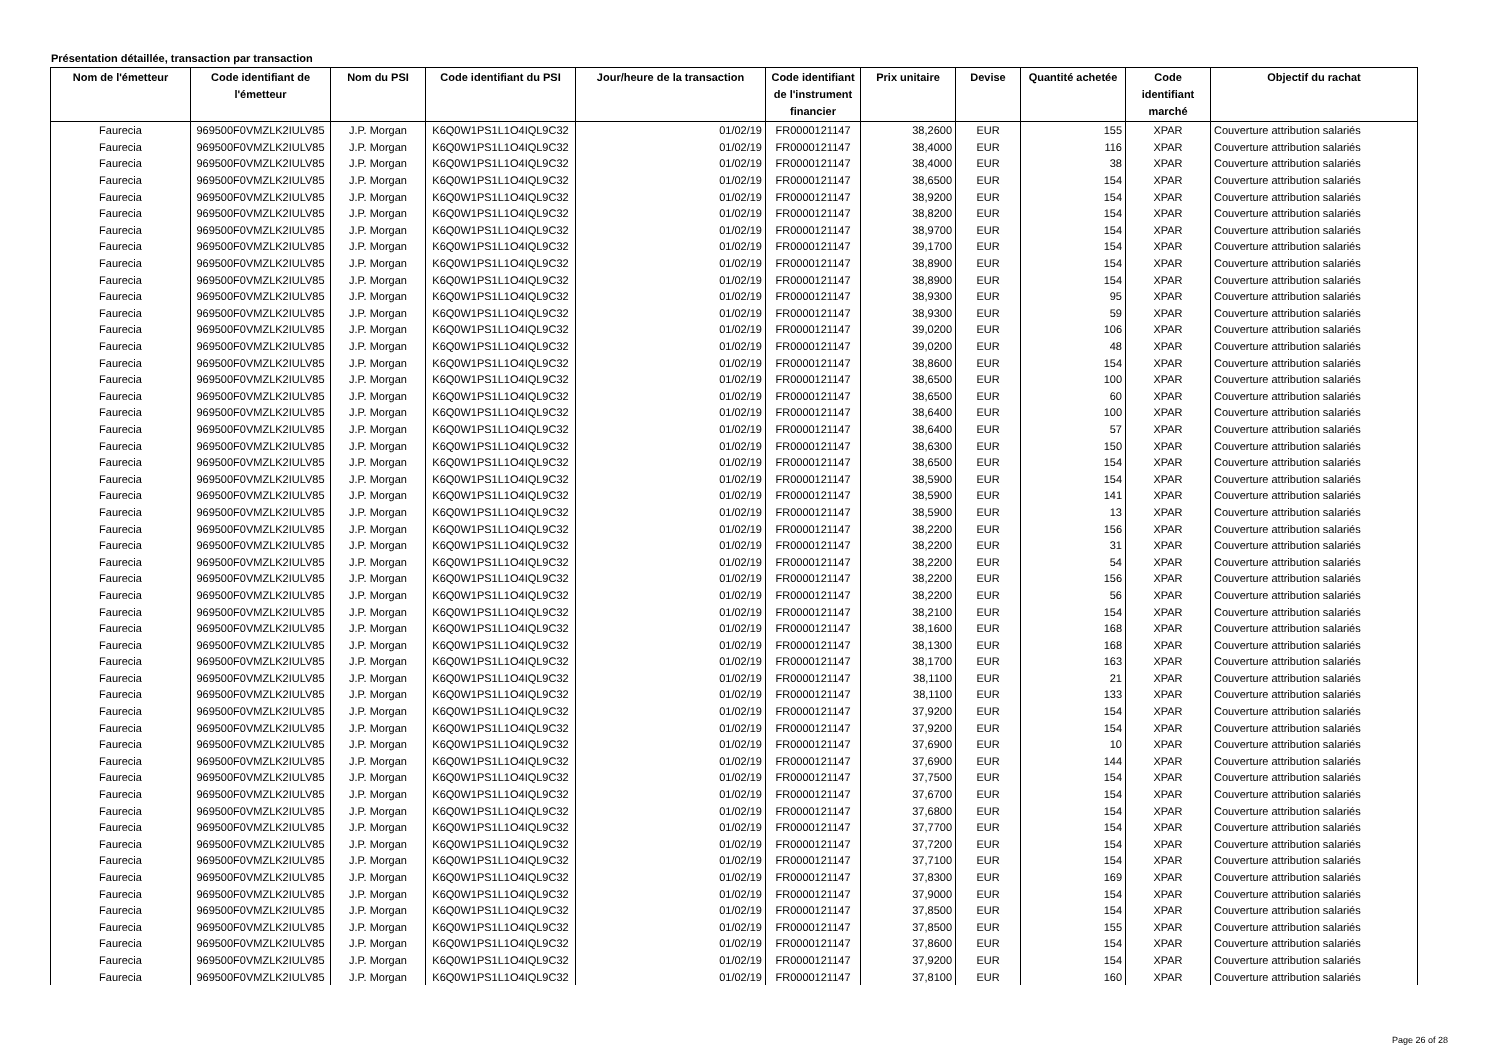Présentation détaillée, transaction par transaction
| Nom de l'émetteur | Code identifiant de l'émetteur | Nom du PSI | Code identifiant du PSI | Jour/heure de la transaction | Code identifiant de l'instrument financier | Prix unitaire | Devise | Quantité achetée | Code identifiant marché | Objectif du rachat |
| --- | --- | --- | --- | --- | --- | --- | --- | --- | --- | --- |
| Faurecia | 969500F0VMZLK2IULV85 | J.P. Morgan | K6Q0W1PS1L1O4IQL9C32 | 01/02/19 | FR0000121147 | 38,2600 | EUR | 155 | XPAR | Couverture attribution salariés |
| Faurecia | 969500F0VMZLK2IULV85 | J.P. Morgan | K6Q0W1PS1L1O4IQL9C32 | 01/02/19 | FR0000121147 | 38,4000 | EUR | 116 | XPAR | Couverture attribution salariés |
| Faurecia | 969500F0VMZLK2IULV85 | J.P. Morgan | K6Q0W1PS1L1O4IQL9C32 | 01/02/19 | FR0000121147 | 38,4000 | EUR | 38 | XPAR | Couverture attribution salariés |
| Faurecia | 969500F0VMZLK2IULV85 | J.P. Morgan | K6Q0W1PS1L1O4IQL9C32 | 01/02/19 | FR0000121147 | 38,6500 | EUR | 154 | XPAR | Couverture attribution salariés |
| Faurecia | 969500F0VMZLK2IULV85 | J.P. Morgan | K6Q0W1PS1L1O4IQL9C32 | 01/02/19 | FR0000121147 | 38,9200 | EUR | 154 | XPAR | Couverture attribution salariés |
| Faurecia | 969500F0VMZLK2IULV85 | J.P. Morgan | K6Q0W1PS1L1O4IQL9C32 | 01/02/19 | FR0000121147 | 38,8200 | EUR | 154 | XPAR | Couverture attribution salariés |
| Faurecia | 969500F0VMZLK2IULV85 | J.P. Morgan | K6Q0W1PS1L1O4IQL9C32 | 01/02/19 | FR0000121147 | 38,9700 | EUR | 154 | XPAR | Couverture attribution salariés |
| Faurecia | 969500F0VMZLK2IULV85 | J.P. Morgan | K6Q0W1PS1L1O4IQL9C32 | 01/02/19 | FR0000121147 | 39,1700 | EUR | 154 | XPAR | Couverture attribution salariés |
| Faurecia | 969500F0VMZLK2IULV85 | J.P. Morgan | K6Q0W1PS1L1O4IQL9C32 | 01/02/19 | FR0000121147 | 38,8900 | EUR | 154 | XPAR | Couverture attribution salariés |
| Faurecia | 969500F0VMZLK2IULV85 | J.P. Morgan | K6Q0W1PS1L1O4IQL9C32 | 01/02/19 | FR0000121147 | 38,8900 | EUR | 154 | XPAR | Couverture attribution salariés |
| Faurecia | 969500F0VMZLK2IULV85 | J.P. Morgan | K6Q0W1PS1L1O4IQL9C32 | 01/02/19 | FR0000121147 | 38,9300 | EUR | 95 | XPAR | Couverture attribution salariés |
| Faurecia | 969500F0VMZLK2IULV85 | J.P. Morgan | K6Q0W1PS1L1O4IQL9C32 | 01/02/19 | FR0000121147 | 38,9300 | EUR | 59 | XPAR | Couverture attribution salariés |
| Faurecia | 969500F0VMZLK2IULV85 | J.P. Morgan | K6Q0W1PS1L1O4IQL9C32 | 01/02/19 | FR0000121147 | 39,0200 | EUR | 106 | XPAR | Couverture attribution salariés |
| Faurecia | 969500F0VMZLK2IULV85 | J.P. Morgan | K6Q0W1PS1L1O4IQL9C32 | 01/02/19 | FR0000121147 | 39,0200 | EUR | 48 | XPAR | Couverture attribution salariés |
| Faurecia | 969500F0VMZLK2IULV85 | J.P. Morgan | K6Q0W1PS1L1O4IQL9C32 | 01/02/19 | FR0000121147 | 38,8600 | EUR | 154 | XPAR | Couverture attribution salariés |
| Faurecia | 969500F0VMZLK2IULV85 | J.P. Morgan | K6Q0W1PS1L1O4IQL9C32 | 01/02/19 | FR0000121147 | 38,6500 | EUR | 100 | XPAR | Couverture attribution salariés |
| Faurecia | 969500F0VMZLK2IULV85 | J.P. Morgan | K6Q0W1PS1L1O4IQL9C32 | 01/02/19 | FR0000121147 | 38,6500 | EUR | 60 | XPAR | Couverture attribution salariés |
| Faurecia | 969500F0VMZLK2IULV85 | J.P. Morgan | K6Q0W1PS1L1O4IQL9C32 | 01/02/19 | FR0000121147 | 38,6400 | EUR | 100 | XPAR | Couverture attribution salariés |
| Faurecia | 969500F0VMZLK2IULV85 | J.P. Morgan | K6Q0W1PS1L1O4IQL9C32 | 01/02/19 | FR0000121147 | 38,6400 | EUR | 57 | XPAR | Couverture attribution salariés |
| Faurecia | 969500F0VMZLK2IULV85 | J.P. Morgan | K6Q0W1PS1L1O4IQL9C32 | 01/02/19 | FR0000121147 | 38,6300 | EUR | 150 | XPAR | Couverture attribution salariés |
| Faurecia | 969500F0VMZLK2IULV85 | J.P. Morgan | K6Q0W1PS1L1O4IQL9C32 | 01/02/19 | FR0000121147 | 38,6500 | EUR | 154 | XPAR | Couverture attribution salariés |
| Faurecia | 969500F0VMZLK2IULV85 | J.P. Morgan | K6Q0W1PS1L1O4IQL9C32 | 01/02/19 | FR0000121147 | 38,5900 | EUR | 154 | XPAR | Couverture attribution salariés |
| Faurecia | 969500F0VMZLK2IULV85 | J.P. Morgan | K6Q0W1PS1L1O4IQL9C32 | 01/02/19 | FR0000121147 | 38,5900 | EUR | 141 | XPAR | Couverture attribution salariés |
| Faurecia | 969500F0VMZLK2IULV85 | J.P. Morgan | K6Q0W1PS1L1O4IQL9C32 | 01/02/19 | FR0000121147 | 38,5900 | EUR | 13 | XPAR | Couverture attribution salariés |
| Faurecia | 969500F0VMZLK2IULV85 | J.P. Morgan | K6Q0W1PS1L1O4IQL9C32 | 01/02/19 | FR0000121147 | 38,2200 | EUR | 156 | XPAR | Couverture attribution salariés |
| Faurecia | 969500F0VMZLK2IULV85 | J.P. Morgan | K6Q0W1PS1L1O4IQL9C32 | 01/02/19 | FR0000121147 | 38,2200 | EUR | 31 | XPAR | Couverture attribution salariés |
| Faurecia | 969500F0VMZLK2IULV85 | J.P. Morgan | K6Q0W1PS1L1O4IQL9C32 | 01/02/19 | FR0000121147 | 38,2200 | EUR | 54 | XPAR | Couverture attribution salariés |
| Faurecia | 969500F0VMZLK2IULV85 | J.P. Morgan | K6Q0W1PS1L1O4IQL9C32 | 01/02/19 | FR0000121147 | 38,2200 | EUR | 156 | XPAR | Couverture attribution salariés |
| Faurecia | 969500F0VMZLK2IULV85 | J.P. Morgan | K6Q0W1PS1L1O4IQL9C32 | 01/02/19 | FR0000121147 | 38,2200 | EUR | 56 | XPAR | Couverture attribution salariés |
| Faurecia | 969500F0VMZLK2IULV85 | J.P. Morgan | K6Q0W1PS1L1O4IQL9C32 | 01/02/19 | FR0000121147 | 38,2100 | EUR | 154 | XPAR | Couverture attribution salariés |
| Faurecia | 969500F0VMZLK2IULV85 | J.P. Morgan | K6Q0W1PS1L1O4IQL9C32 | 01/02/19 | FR0000121147 | 38,1600 | EUR | 168 | XPAR | Couverture attribution salariés |
| Faurecia | 969500F0VMZLK2IULV85 | J.P. Morgan | K6Q0W1PS1L1O4IQL9C32 | 01/02/19 | FR0000121147 | 38,1300 | EUR | 168 | XPAR | Couverture attribution salariés |
| Faurecia | 969500F0VMZLK2IULV85 | J.P. Morgan | K6Q0W1PS1L1O4IQL9C32 | 01/02/19 | FR0000121147 | 38,1700 | EUR | 163 | XPAR | Couverture attribution salariés |
| Faurecia | 969500F0VMZLK2IULV85 | J.P. Morgan | K6Q0W1PS1L1O4IQL9C32 | 01/02/19 | FR0000121147 | 38,1100 | EUR | 21 | XPAR | Couverture attribution salariés |
| Faurecia | 969500F0VMZLK2IULV85 | J.P. Morgan | K6Q0W1PS1L1O4IQL9C32 | 01/02/19 | FR0000121147 | 38,1100 | EUR | 133 | XPAR | Couverture attribution salariés |
| Faurecia | 969500F0VMZLK2IULV85 | J.P. Morgan | K6Q0W1PS1L1O4IQL9C32 | 01/02/19 | FR0000121147 | 37,9200 | EUR | 154 | XPAR | Couverture attribution salariés |
| Faurecia | 969500F0VMZLK2IULV85 | J.P. Morgan | K6Q0W1PS1L1O4IQL9C32 | 01/02/19 | FR0000121147 | 37,9200 | EUR | 154 | XPAR | Couverture attribution salariés |
| Faurecia | 969500F0VMZLK2IULV85 | J.P. Morgan | K6Q0W1PS1L1O4IQL9C32 | 01/02/19 | FR0000121147 | 37,6900 | EUR | 10 | XPAR | Couverture attribution salariés |
| Faurecia | 969500F0VMZLK2IULV85 | J.P. Morgan | K6Q0W1PS1L1O4IQL9C32 | 01/02/19 | FR0000121147 | 37,6900 | EUR | 144 | XPAR | Couverture attribution salariés |
| Faurecia | 969500F0VMZLK2IULV85 | J.P. Morgan | K6Q0W1PS1L1O4IQL9C32 | 01/02/19 | FR0000121147 | 37,7500 | EUR | 154 | XPAR | Couverture attribution salariés |
| Faurecia | 969500F0VMZLK2IULV85 | J.P. Morgan | K6Q0W1PS1L1O4IQL9C32 | 01/02/19 | FR0000121147 | 37,6700 | EUR | 154 | XPAR | Couverture attribution salariés |
| Faurecia | 969500F0VMZLK2IULV85 | J.P. Morgan | K6Q0W1PS1L1O4IQL9C32 | 01/02/19 | FR0000121147 | 37,6800 | EUR | 154 | XPAR | Couverture attribution salariés |
| Faurecia | 969500F0VMZLK2IULV85 | J.P. Morgan | K6Q0W1PS1L1O4IQL9C32 | 01/02/19 | FR0000121147 | 37,7700 | EUR | 154 | XPAR | Couverture attribution salariés |
| Faurecia | 969500F0VMZLK2IULV85 | J.P. Morgan | K6Q0W1PS1L1O4IQL9C32 | 01/02/19 | FR0000121147 | 37,7200 | EUR | 154 | XPAR | Couverture attribution salariés |
| Faurecia | 969500F0VMZLK2IULV85 | J.P. Morgan | K6Q0W1PS1L1O4IQL9C32 | 01/02/19 | FR0000121147 | 37,7100 | EUR | 154 | XPAR | Couverture attribution salariés |
| Faurecia | 969500F0VMZLK2IULV85 | J.P. Morgan | K6Q0W1PS1L1O4IQL9C32 | 01/02/19 | FR0000121147 | 37,8300 | EUR | 169 | XPAR | Couverture attribution salariés |
| Faurecia | 969500F0VMZLK2IULV85 | J.P. Morgan | K6Q0W1PS1L1O4IQL9C32 | 01/02/19 | FR0000121147 | 37,9000 | EUR | 154 | XPAR | Couverture attribution salariés |
| Faurecia | 969500F0VMZLK2IULV85 | J.P. Morgan | K6Q0W1PS1L1O4IQL9C32 | 01/02/19 | FR0000121147 | 37,8500 | EUR | 154 | XPAR | Couverture attribution salariés |
| Faurecia | 969500F0VMZLK2IULV85 | J.P. Morgan | K6Q0W1PS1L1O4IQL9C32 | 01/02/19 | FR0000121147 | 37,8500 | EUR | 155 | XPAR | Couverture attribution salariés |
| Faurecia | 969500F0VMZLK2IULV85 | J.P. Morgan | K6Q0W1PS1L1O4IQL9C32 | 01/02/19 | FR0000121147 | 37,8600 | EUR | 154 | XPAR | Couverture attribution salariés |
| Faurecia | 969500F0VMZLK2IULV85 | J.P. Morgan | K6Q0W1PS1L1O4IQL9C32 | 01/02/19 | FR0000121147 | 37,9200 | EUR | 154 | XPAR | Couverture attribution salariés |
| Faurecia | 969500F0VMZLK2IULV85 | J.P. Morgan | K6Q0W1PS1L1O4IQL9C32 | 01/02/19 | FR0000121147 | 37,8100 | EUR | 160 | XPAR | Couverture attribution salariés |
Page 26 of 28